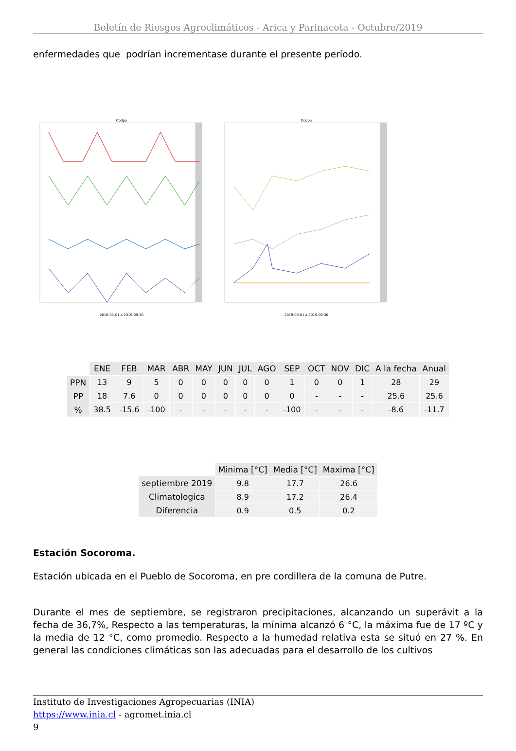Boletín de Riesgos Agroclimáticos - Arica y Parinacota - Octubre/2019
enfermedades que podrían incrementase durante el presente período.
Codpa
2016-01-01 a 2019-09-30
Codpa
2019-09-01 a 2019-09-30
| | ENE | FEB | MAR | ABR | MAY | JUN | JUL | AGO | SEP | OCT | NOV | DIC | A la fecha | Anual |
| --- | --- | --- | --- | --- | --- | --- | --- | --- | --- | --- | --- | --- | --- | --- |
| PPN | 13 | 9 | 5 | 0 | 0 | 0 | 0 | 0 | 1 | 0 | 0 | 1 | 28 | 29 |
| PP | 18 | 7.6 | 0 | 0 | 0 | 0 | 0 | 0 | 0 | - | - | - | 25.6 | 25.6 |
| % | 38.5 | -15.6 | -100 | - | - | - | - | - | -100 | - | - | - | -8.6 | -11.7 |
| | Minima [°C] | Media [°C] | Maxima [°C] |
| --- | --- | --- | --- |
| septiembre 2019 | 9.8 | 17.7 | 26.6 |
| Climatologica | 8.9 | 17.2 | 26.4 |
| Diferencia | 0.9 | 0.5 | 0.2 |
Estación Socoroma.
Estación ubicada en el Pueblo de Socoroma, en pre cordillera de la comuna de Putre.
Durante el mes de septiembre, se registraron precipitaciones, alcanzando un superávit a la fecha de 36,7%, Respecto a las temperaturas, la mínima alcanzó 6 °C, la máxima fue de 17 ºC y la media de 12 °C, como promedio. Respecto a la humedad relativa esta se situó en 27 %. En general las condiciones climáticas son las adecuadas para el desarrollo de los cultivos
Instituto de Investigaciones Agropecuarias (INIA)
https://www.inia.cl - agromet.inia.cl
9